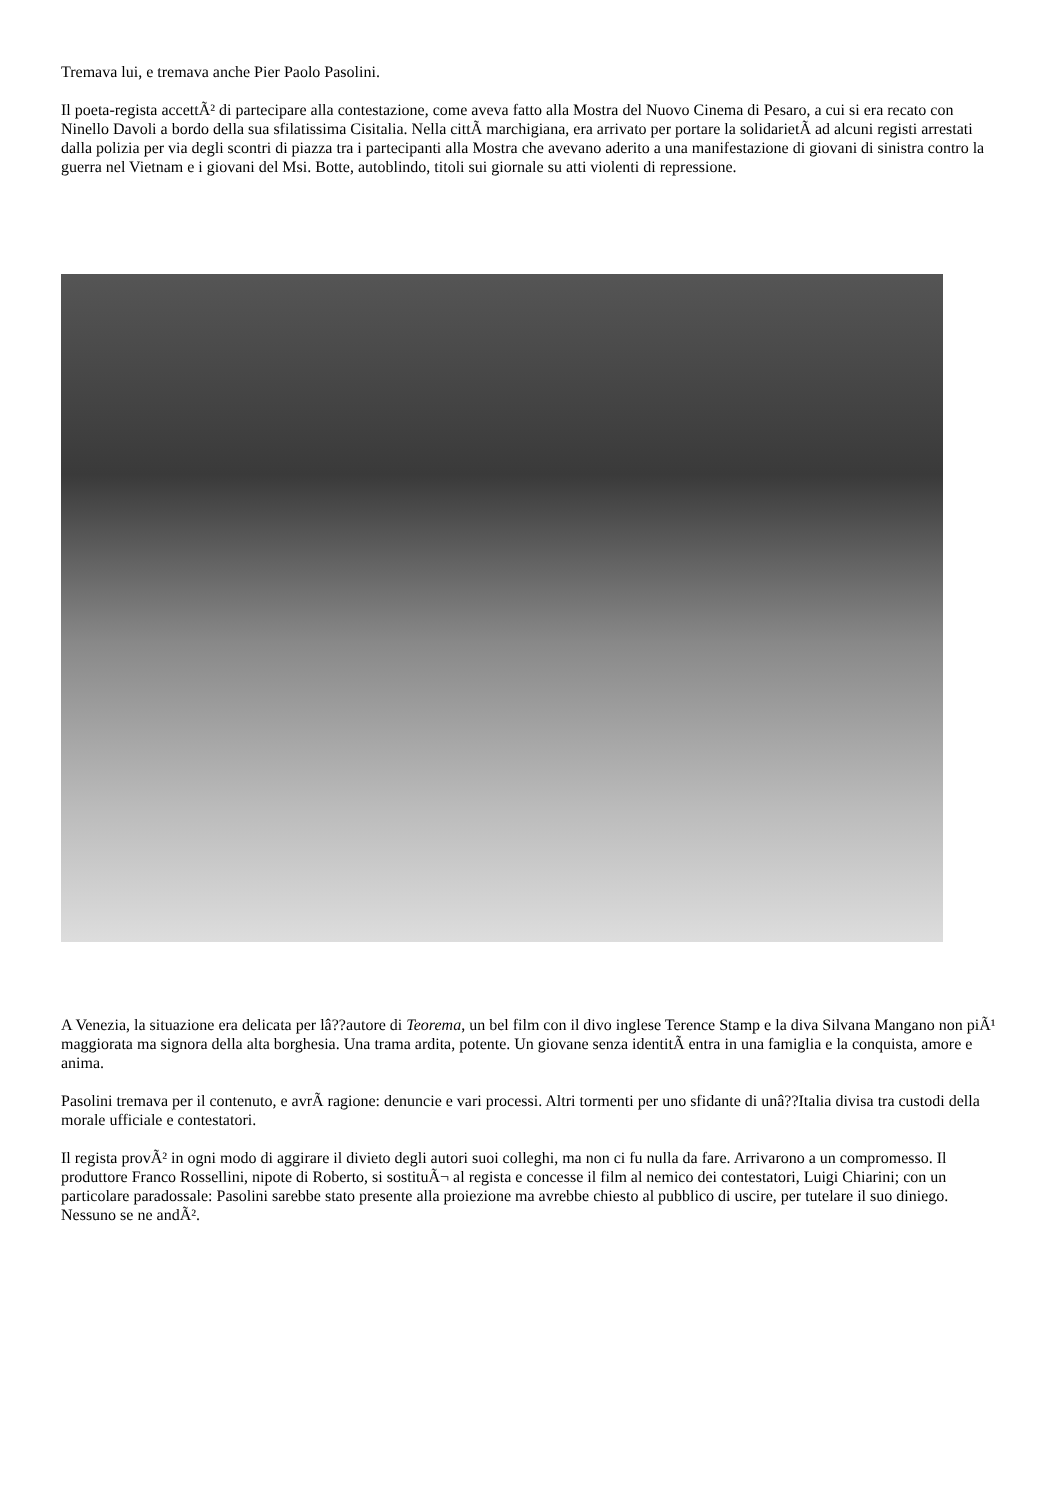Tremava lui, e tremava anche Pier Paolo Pasolini.
Il poeta-regista accettÃ² di partecipare alla contestazione, come aveva fatto alla Mostra del Nuovo Cinema di Pesaro, a cui si era recato con Ninello Davoli a bordo della sua sfilatissima Cisitalia. Nella cittÃ marchigiana, era arrivato per portare la solidarietÃ ad alcuni registi arrestati dalla polizia per via degli scontri di piazza tra i partecipanti alla Mostra che avevano aderito a una manifestazione di giovani di sinistra contro la guerra nel Vietnam e i giovani del Msi. Botte, autoblindo, titoli sui giornale su atti violenti di repressione.
A Venezia, la situazione era delicata per lâ??autore di Teorema, un bel film con il divo inglese Terence Stamp e la diva Silvana Mangano non piÃ¹ maggiorata ma signora della alta borghesia. Una trama ardita, potente. Un giovane senza identitÃ entra in una famiglia e la conquista, amore e anima.
Pasolini tremava per il contenuto, e avrÃ ragione: denuncie e vari processi. Altri tormenti per uno sfidante di unâ??Italia divisa tra custodi della morale ufficiale e contestatori.
Il regista provÃ² in ogni modo di aggirare il divieto degli autori suoi colleghi, ma non ci fu nulla da fare. Arrivarono a un compromesso. Il produttore Franco Rossellini, nipote di Roberto, si sostituÃ¬ al regista e concesse il film al nemico dei contestatori, Luigi Chiarini; con un particolare paradossale: Pasolini sarebbe stato presente alla proiezione ma avrebbe chiesto al pubblico di uscire, per tutelare il suo diniego. Nessuno se ne andÃ².